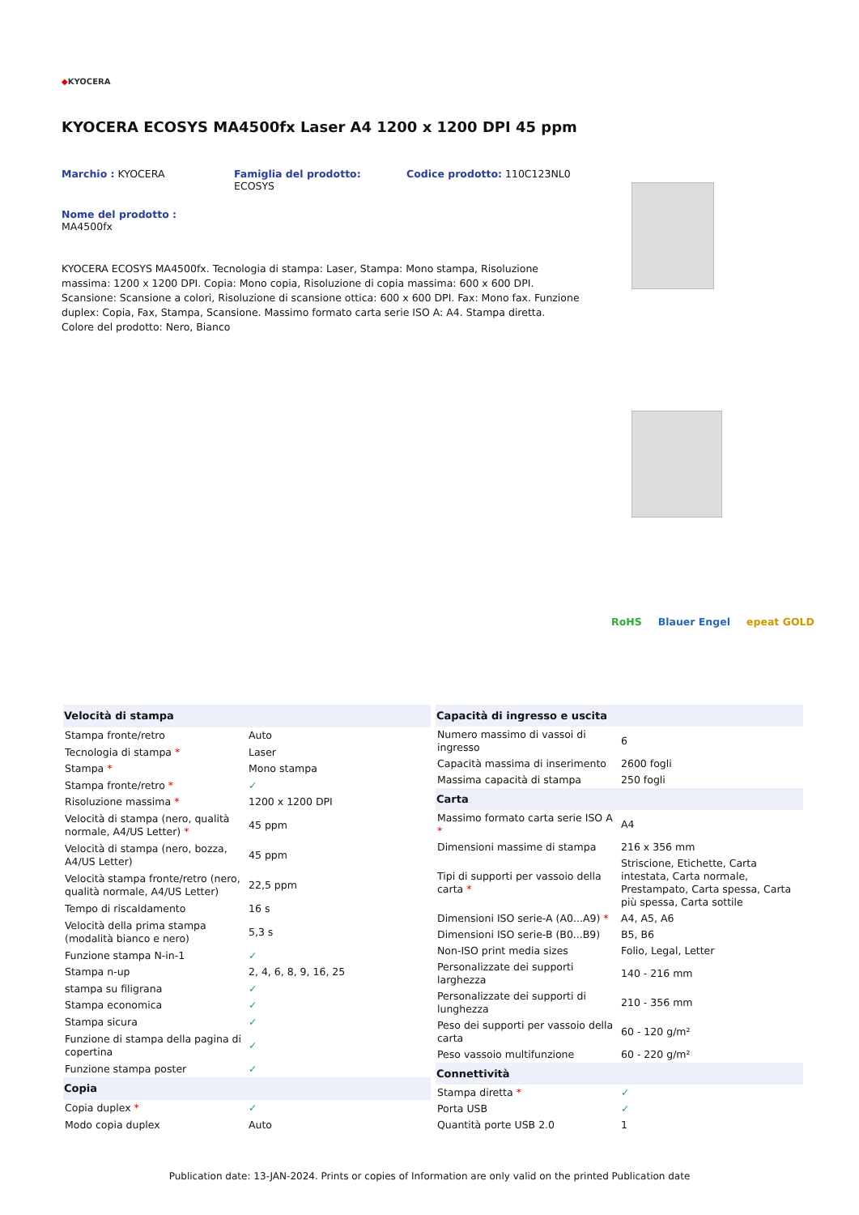◆KYOCERA
KYOCERA ECOSYS MA4500fx Laser A4 1200 x 1200 DPI 45 ppm
Marchio : KYOCERA Famiglia del prodotto:
ECOSYS
Codice prodotto: 110C123NL0
Nome del prodotto :
MA4500fx
KYOCERA ECOSYS MA4500fx. Tecnologia di stampa: Laser, Stampa: Mono stampa, Risoluzione massima: 1200 x 1200 DPI. Copia: Mono copia, Risoluzione di copia massima: 600 x 600 DPI. Scansione: Scansione a colori, Risoluzione di scansione ottica: 600 x 600 DPI. Fax: Mono fax. Funzione duplex: Copia, Fax, Stampa, Scansione. Massimo formato carta serie ISO A: A4. Stampa diretta. Colore del prodotto: Nero, Bianco
RoHS Blauer Engel epeat GOLD
| Velocità di stampa | |
| --- | --- |
| Stampa fronte/retro | Auto |
| Tecnologia di stampa * | Laser |
| Stampa * | Mono stampa |
| Stampa fronte/retro * | ✓ |
| Risoluzione massima * | 1200 x 1200 DPI |
| Velocità di stampa (nero, qualità normale, A4/US Letter) * | 45 ppm |
| Velocità di stampa (nero, bozza, A4/US Letter) | 45 ppm |
| Velocità stampa fronte/retro (nero, qualità normale, A4/US Letter) | 22,5 ppm |
| Tempo di riscaldamento | 16 s |
| Velocità della prima stampa (modalità bianco e nero) | 5,3 s |
| Funzione stampa N-in-1 | ✓ |
| Stampa n-up | 2, 4, 6, 8, 9, 16, 25 |
| stampa su filigrana | ✓ |
| Stampa economica | ✓ |
| Stampa sicura | ✓ |
| Funzione di stampa della pagina di copertina | ✓ |
| Funzione stampa poster | ✓ |
| Copia | |
| Copia duplex * | ✓ |
| Modo copia duplex | Auto |
| Capacità di ingresso e uscita | |
| --- | --- |
| Numero massimo di vassoi di ingresso | 6 |
| Capacità massima di inserimento | 2600 fogli |
| Massima capacità di stampa | 250 fogli |
| Carta | |
| Massimo formato carta serie ISO A * | A4 |
| Dimensioni massime di stampa | 216 x 356 mm |
| Tipi di supporti per vassoio della carta * | Striscione, Etichette, Carta intestata, Carta normale, Prestampato, Carta spessa, Carta più spessa, Carta sottile |
| Dimensioni ISO serie-A (A0...A9) * | A4, A5, A6 |
| Dimensioni ISO serie-B (B0...B9) | B5, B6 |
| Non-ISO print media sizes | Folio, Legal, Letter |
| Personalizzate dei supporti larghezza | 140 - 216 mm |
| Personalizzate dei supporti di lunghezza | 210 - 356 mm |
| Peso dei supporti per vassoio della carta | 60 - 120 g/m² |
| Peso vassoio multifunzione | 60 - 220 g/m² |
| Connettività | |
| Stampa diretta * | ✓ |
| Porta USB | ✓ |
| Quantità porte USB 2.0 | 1 |
Publication date: 13-JAN-2024. Prints or copies of Information are only valid on the printed Publication date